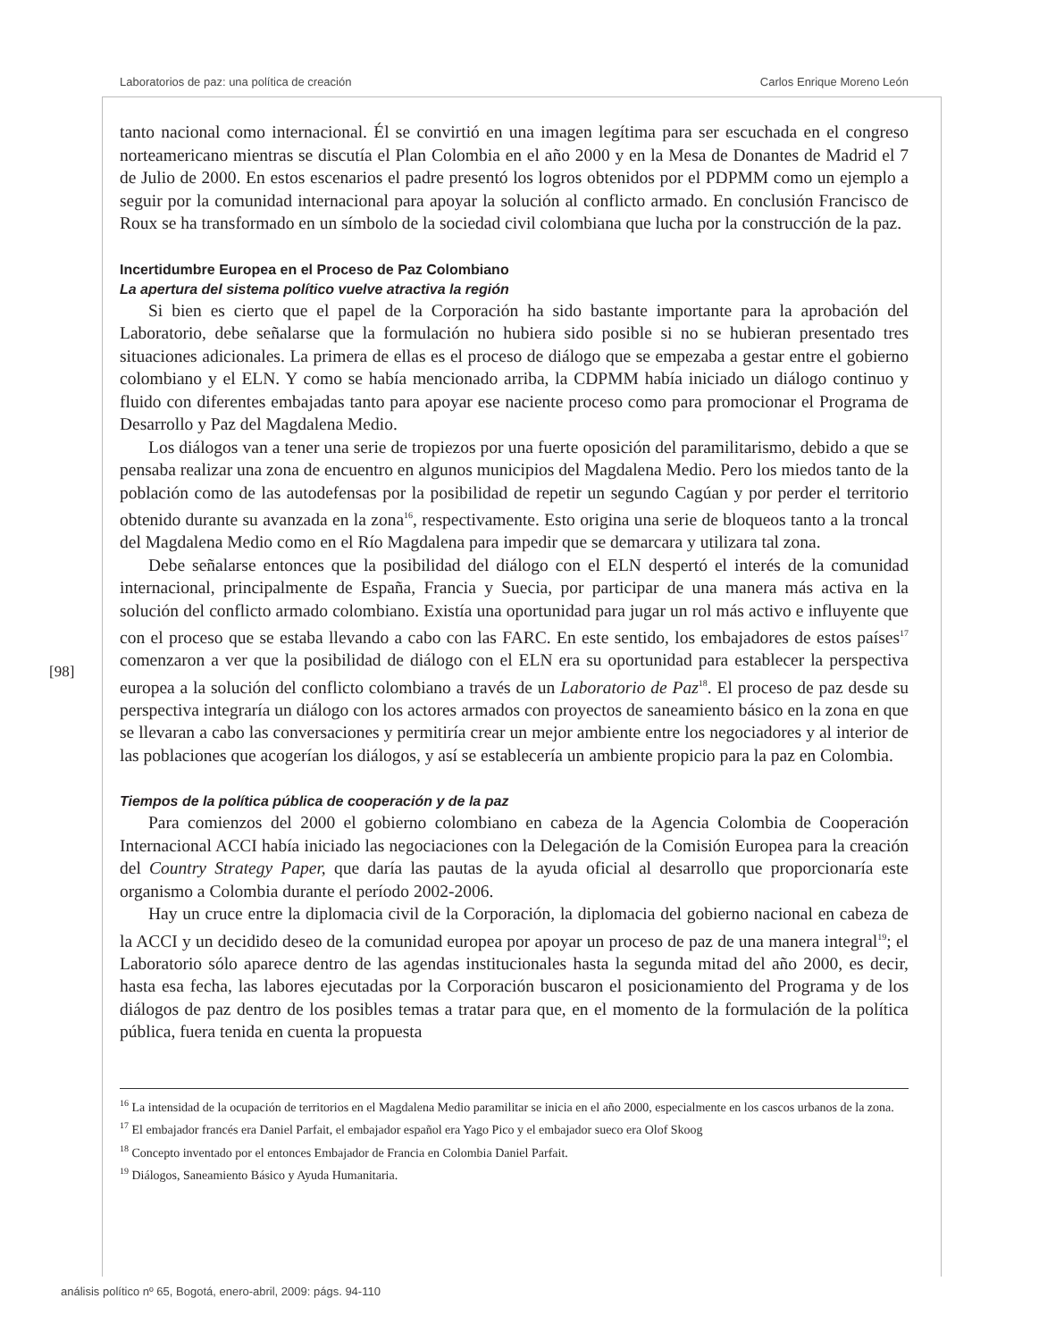Laboratorios de paz: una política de creación Carlos Enrique Moreno León
[98]
tanto nacional como internacional. Él se convirtió en una imagen legítima para ser escuchada en el congreso norteamericano mientras se discutía el Plan Colombia en el año 2000 y en la Mesa de Donantes de Madrid el 7 de Julio de 2000. En estos escenarios el padre presentó los logros obtenidos por el PDPMM como un ejemplo a seguir por la comunidad internacional para apoyar la solución al conflicto armado. En conclusión Francisco de Roux se ha transformado en un símbolo de la sociedad civil colombiana que lucha por la construcción de la paz.
Incertidumbre Europea en el Proceso de Paz Colombiano
La apertura del sistema político vuelve atractiva la región
Si bien es cierto que el papel de la Corporación ha sido bastante importante para la aprobación del Laboratorio, debe señalarse que la formulación no hubiera sido posible si no se hubieran presentado tres situaciones adicionales. La primera de ellas es el proceso de diálogo que se empezaba a gestar entre el gobierno colombiano y el ELN. Y como se había mencionado arriba, la CDPMM había iniciado un diálogo continuo y fluido con diferentes embajadas tanto para apoyar ese naciente proceso como para promocionar el Programa de Desarrollo y Paz del Magdalena Medio.
Los diálogos van a tener una serie de tropiezos por una fuerte oposición del paramilitarismo, debido a que se pensaba realizar una zona de encuentro en algunos municipios del Magdalena Medio. Pero los miedos tanto de la población como de las autodefensas por la posibilidad de repetir un segundo Cagúan y por perder el territorio obtenido durante su avanzada en la zona<sup>16</sup>, respectivamente. Esto origina una serie de bloqueos tanto a la troncal del Magdalena Medio como en el Río Magdalena para impedir que se demarcara y utilizara tal zona.
Debe señalarse entonces que la posibilidad del diálogo con el ELN despertó el interés de la comunidad internacional, principalmente de España, Francia y Suecia, por participar de una manera más activa en la solución del conflicto armado colombiano. Existía una oportunidad para jugar un rol más activo e influyente que con el proceso que se estaba llevando a cabo con las FARC. En este sentido, los embajadores de estos países<sup>17</sup> comenzaron a ver que la posibilidad de diálogo con el ELN era su oportunidad para establecer la perspectiva europea a la solución del conflicto colombiano a través de un Laboratorio de Paz<sup>18</sup>. El proceso de paz desde su perspectiva integraría un diálogo con los actores armados con proyectos de saneamiento básico en la zona en que se llevaran a cabo las conversaciones y permitiría crear un mejor ambiente entre los negociadores y al interior de las poblaciones que acogerían los diálogos, y así se establecería un ambiente propicio para la paz en Colombia.
Tiempos de la política pública de cooperación y de la paz
Para comienzos del 2000 el gobierno colombiano en cabeza de la Agencia Colombia de Cooperación Internacional ACCI había iniciado las negociaciones con la Delegación de la Comisión Europea para la creación del Country Strategy Paper, que daría las pautas de la ayuda oficial al desarrollo que proporcionaría este organismo a Colombia durante el período 2002-2006.
Hay un cruce entre la diplomacia civil de la Corporación, la diplomacia del gobierno nacional en cabeza de la ACCI y un decidido deseo de la comunidad europea por apoyar un proceso de paz de una manera integral<sup>19</sup>; el Laboratorio sólo aparece dentro de las agendas institucionales hasta la segunda mitad del año 2000, es decir, hasta esa fecha, las labores ejecutadas por la Corporación buscaron el posicionamiento del Programa y de los diálogos de paz dentro de los posibles temas a tratar para que, en el momento de la formulación de la política pública, fuera tenida en cuenta la propuesta
<sup>16</sup> La intensidad de la ocupación de territorios en el Magdalena Medio paramilitar se inicia en el año 2000, especialmente en los cascos urbanos de la zona.
<sup>17</sup> El embajador francés era Daniel Parfait, el embajador español era Yago Pico y el embajador sueco era Olof Skoog
<sup>18</sup> Concepto inventado por el entonces Embajador de Francia en Colombia Daniel Parfait.
<sup>19</sup> Diálogos, Saneamiento Básico y Ayuda Humanitaria.
análisis político nº 65, Bogotá, enero-abril, 2009: págs. 94-110